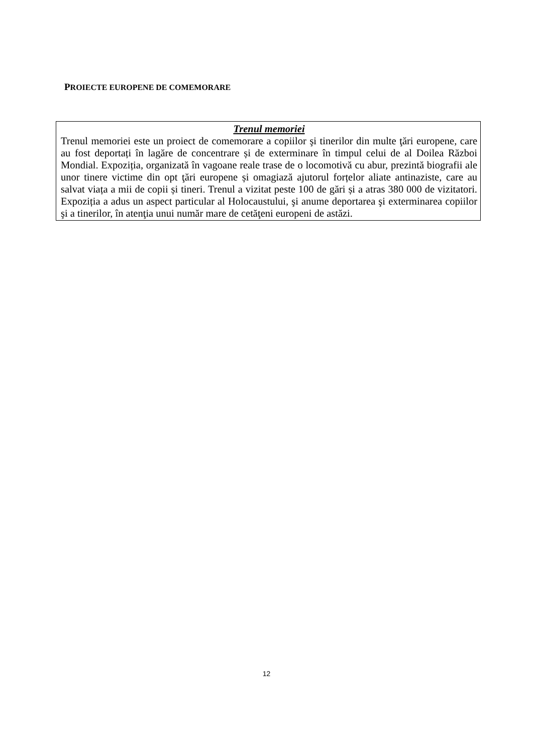PROIECTE EUROPENE DE COMEMORARE
Trenul memoriei
Trenul memoriei este un proiect de comemorare a copiilor şi tinerilor din multe ţări europene, care au fost deportați în lagăre de concentrare și de exterminare în timpul celui de al Doilea Război Mondial. Expoziția, organizată în vagoane reale trase de o locomotivă cu abur, prezintă biografii ale unor tinere victime din opt ţări europene și omagiază ajutorul forțelor aliate antinaziste, care au salvat viața a mii de copii și tineri. Trenul a vizitat peste 100 de gări și a atras 380 000 de vizitatori. Expoziția a adus un aspect particular al Holocaustului, şi anume deportarea şi exterminarea copiilor şi a tinerilor, în atenţia unui număr mare de cetăţeni europeni de astăzi.
12